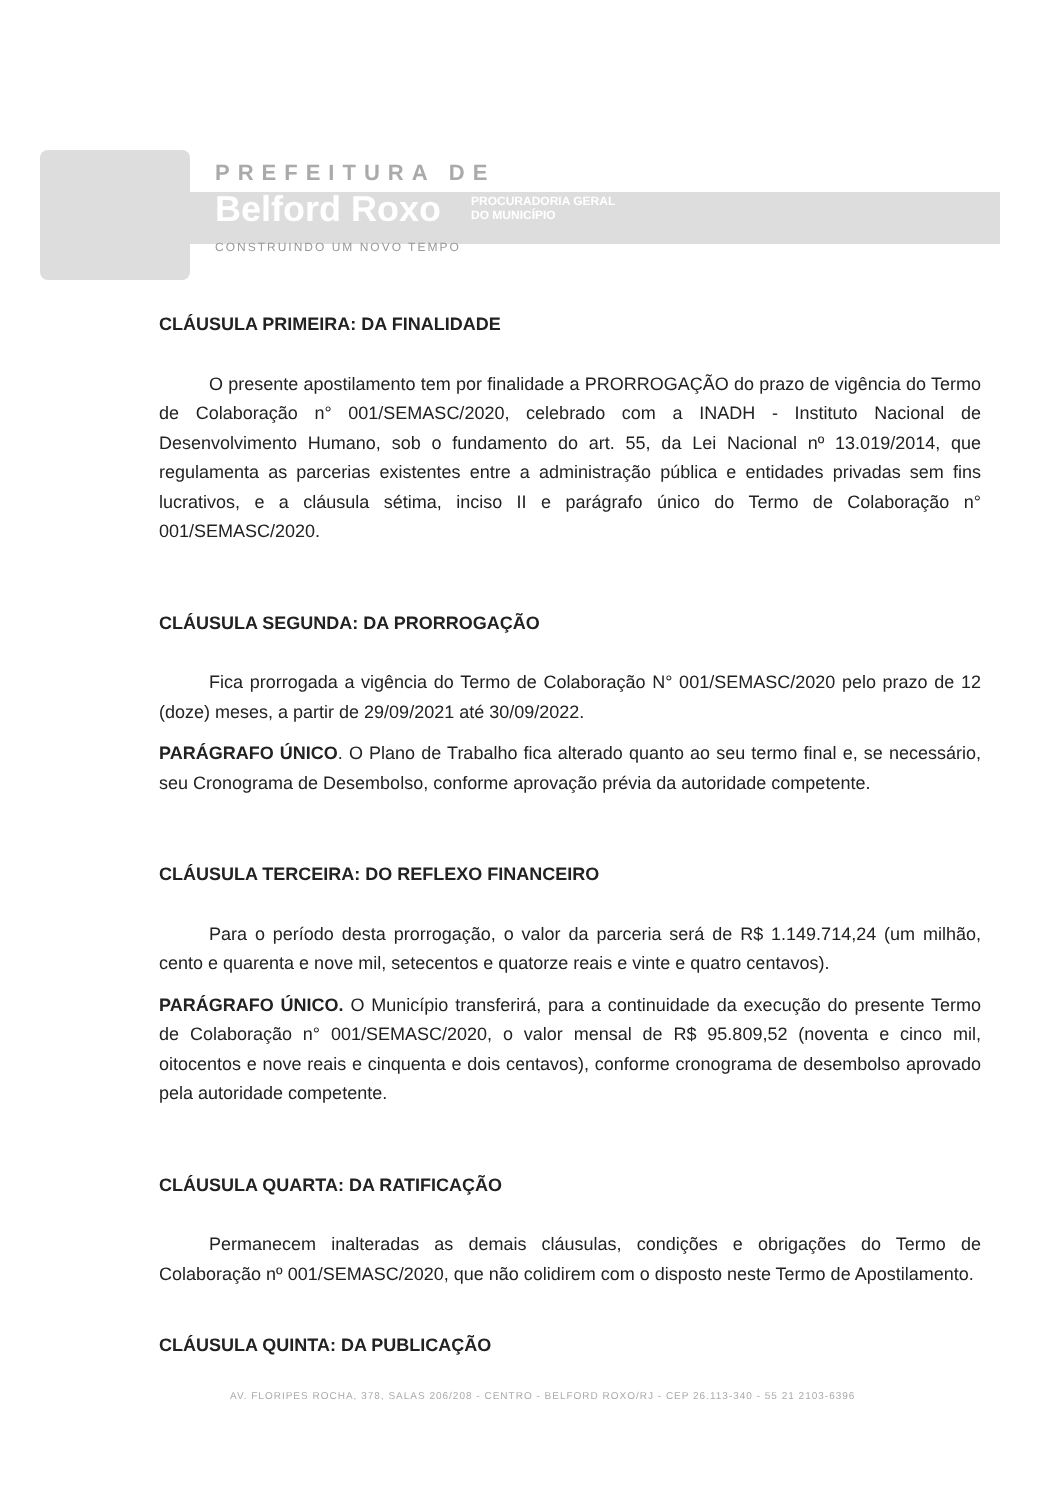PREFEITURA DE
Belford Roxo PROCURADORIA GERAL
DO MUNICÍPIO
CONSTRUINDO UM NOVO TEMPO
CLÁUSULA PRIMEIRA: DA FINALIDADE
O presente apostilamento tem por finalidade a PRORROGAÇÃO do prazo de vigência do Termo de Colaboração n° 001/SEMASC/2020, celebrado com a INADH - Instituto Nacional de Desenvolvimento Humano, sob o fundamento do art. 55, da Lei Nacional nº 13.019/2014, que regulamenta as parcerias existentes entre a administração pública e entidades privadas sem fins lucrativos, e a cláusula sétima, inciso II e parágrafo único do Termo de Colaboração n° 001/SEMASC/2020.
CLÁUSULA SEGUNDA: DA PRORROGAÇÃO
Fica prorrogada a vigência do Termo de Colaboração N° 001/SEMASC/2020 pelo prazo de 12 (doze) meses, a partir de 29/09/2021 até 30/09/2022.
PARÁGRAFO ÚNICO. O Plano de Trabalho fica alterado quanto ao seu termo final e, se necessário, seu Cronograma de Desembolso, conforme aprovação prévia da autoridade competente.
CLÁUSULA TERCEIRA: DO REFLEXO FINANCEIRO
Para o período desta prorrogação, o valor da parceria será de R$ 1.149.714,24 (um milhão, cento e quarenta e nove mil, setecentos e quatorze reais e vinte e quatro centavos).
PARÁGRAFO ÚNICO. O Município transferirá, para a continuidade da execução do presente Termo de Colaboração n° 001/SEMASC/2020, o valor mensal de R$ 95.809,52 (noventa e cinco mil, oitocentos e nove reais e cinquenta e dois centavos), conforme cronograma de desembolso aprovado pela autoridade competente.
CLÁUSULA QUARTA: DA RATIFICAÇÃO
Permanecem inalteradas as demais cláusulas, condições e obrigações do Termo de Colaboração nº 001/SEMASC/2020, que não colidirem com o disposto neste Termo de Apostilamento.
CLÁUSULA QUINTA: DA PUBLICAÇÃO
AV. FLORIPES ROCHA, 378, SALAS 206/208 - CENTRO - BELFORD ROXO/RJ - CEP 26.113-340 - 55 21 2103-6396